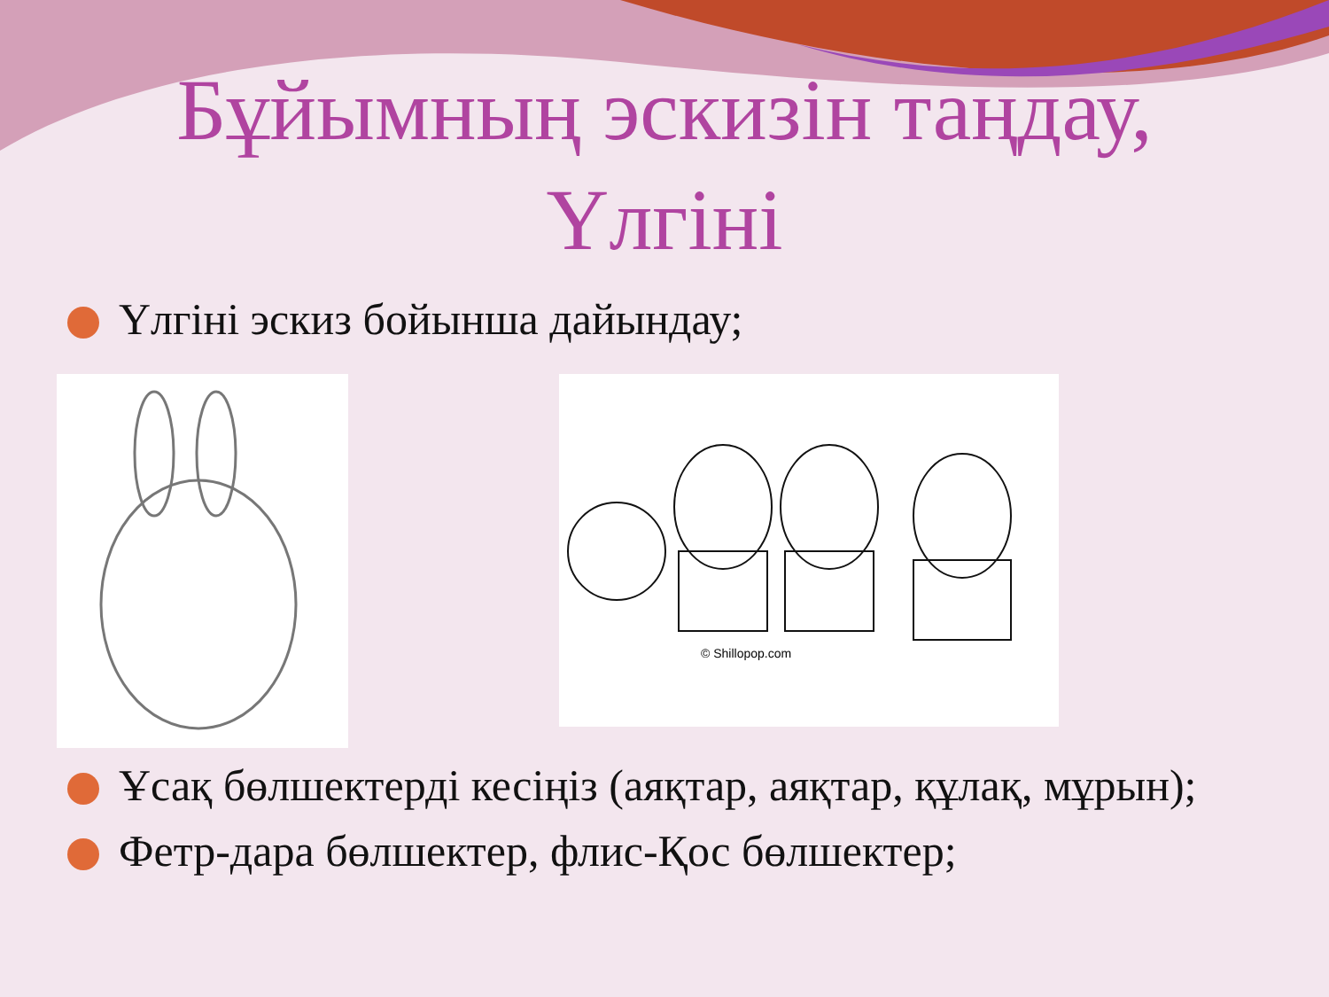Бұйымның эскизін таңдау,
Үлгіні
Үлгіні эскиз бойынша дайындау;
© Shillopop.com
Ұсақ бөлшектерді кесіңіз (аяқтар, аяқтар, құлақ, мұрын);
Фетр-дара бөлшектер, флис-Қос бөлшектер;